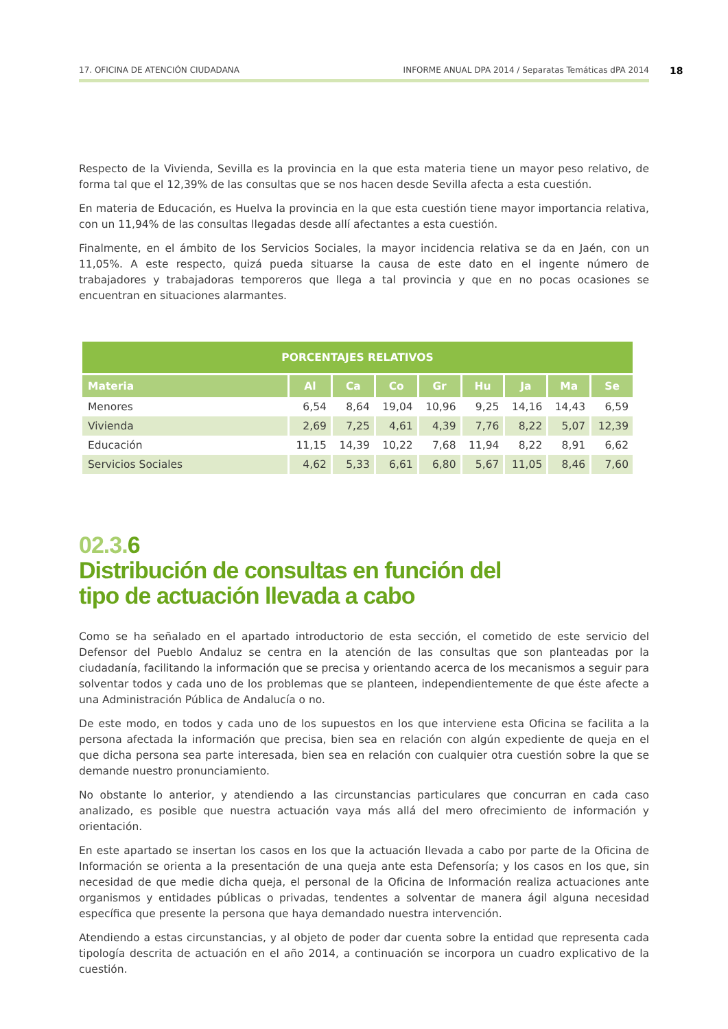17. OFICINA DE ATENCIÓN CIUDADANA INFORME ANUAL DPA 2014 / Separatas Temáticas dPA 2014
18
Respecto de la Vivienda, Sevilla es la provincia en la que esta materia tiene un mayor peso relativo, de forma tal que el 12,39% de las consultas que se nos hacen desde Sevilla afecta a esta cuestión.
En materia de Educación, es Huelva la provincia en la que esta cuestión tiene mayor importancia relativa, con un 11,94% de las consultas llegadas desde allí afectantes a esta cuestión.
Finalmente, en el ámbito de los Servicios Sociales, la mayor incidencia relativa se da en Jaén, con un 11,05%. A este respecto, quizá pueda situarse la causa de este dato en el ingente número de trabajadores y trabajadoras temporeros que llega a tal provincia y que en no pocas ocasiones se encuentran en situaciones alarmantes.
| PORCENTAJES RELATIVOS | | | | | | | | |
| --- | --- | --- | --- | --- | --- | --- | --- | --- |
| Materia | Al | Ca | Co | Gr | Hu | Ja | Ma | Se |
| Menores | 6,54 | 8,64 | 19,04 | 10,96 | 9,25 | 14,16 | 14,43 | 6,59 |
| Vivienda | 2,69 | 7,25 | 4,61 | 4,39 | 7,76 | 8,22 | 5,07 | 12,39 |
| Educación | 11,15 | 14,39 | 10,22 | 7,68 | 11,94 | 8,22 | 8,91 | 6,62 |
| Servicios Sociales | 4,62 | 5,33 | 6,61 | 6,80 | 5,67 | 11,05 | 8,46 | 7,60 |
02.3. 6
Distribución de consultas en función del
tipo de actuación llevada a cabo
Como se ha señalado en el apartado introductorio de esta sección, el cometido de este servicio del Defensor del Pueblo Andaluz se centra en la atención de las consultas que son planteadas por la ciudadanía, facilitando la información que se precisa y orientando acerca de los mecanismos a seguir para solventar todos y cada uno de los problemas que se planteen, independientemente de que éste afecte a una Administración Pública de Andalucía o no.
De este modo, en todos y cada uno de los supuestos en los que interviene esta Oficina se facilita a la persona afectada la información que precisa, bien sea en relación con algún expediente de queja en el que dicha persona sea parte interesada, bien sea en relación con cualquier otra cuestión sobre la que se demande nuestro pronunciamiento.
No obstante lo anterior, y atendiendo a las circunstancias particulares que concurran en cada caso analizado, es posible que nuestra actuación vaya más allá del mero ofrecimiento de información y orientación.
En este apartado se insertan los casos en los que la actuación llevada a cabo por parte de la Oficina de Información se orienta a la presentación de una queja ante esta Defensoría; y los casos en los que, sin necesidad de que medie dicha queja, el personal de la Oficina de Información realiza actuaciones ante organismos y entidades públicas o privadas, tendentes a solventar de manera ágil alguna necesidad específica que presente la persona que haya demandado nuestra intervención.
Atendiendo a estas circunstancias, y al objeto de poder dar cuenta sobre la entidad que representa cada tipología descrita de actuación en el año 2014, a continuación se incorpora un cuadro explicativo de la cuestión.